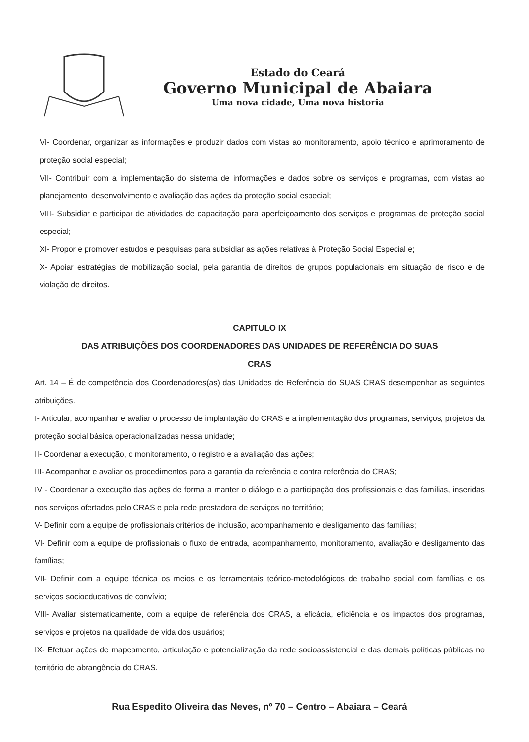Estado do Ceará
Governo Municipal de Abaiara
Uma nova cidade, Uma nova historia
VI- Coordenar, organizar as informações e produzir dados com vistas ao monitoramento, apoio técnico e aprimoramento de proteção social especial;
VII- Contribuir com a implementação do sistema de informações e dados sobre os serviços e programas, com vistas ao planejamento, desenvolvimento e avaliação das ações da proteção social especial;
VIII- Subsidiar e participar de atividades de capacitação para aperfeiçoamento dos serviços e programas de proteção social especial;
XI- Propor e promover estudos e pesquisas para subsidiar as ações relativas à Proteção Social Especial e;
X- Apoiar estratégias de mobilização social, pela garantia de direitos de grupos populacionais em situação de risco e de violação de direitos.
CAPITULO IX
DAS ATRIBUIÇÕES DOS COORDENADORES DAS UNIDADES DE REFERÊNCIA DO SUAS
CRAS
Art. 14 – É de competência dos Coordenadores(as) das Unidades de Referência do SUAS CRAS desempenhar as seguintes atribuições.
I- Articular, acompanhar e avaliar o processo de implantação do CRAS e a implementação dos programas, serviços, projetos da proteção social básica operacionalizadas nessa unidade;
II- Coordenar a execução, o monitoramento, o registro e a avaliação das ações;
III- Acompanhar e avaliar os procedimentos para a garantia da referência e contra referência do CRAS;
IV - Coordenar a execução das ações de forma a manter o diálogo e a participação dos profissionais e das famílias, inseridas nos serviços ofertados pelo CRAS e pela rede prestadora de serviços no território;
V- Definir com a equipe de profissionais critérios de inclusão, acompanhamento e desligamento das famílias;
VI- Definir com a equipe de profissionais o fluxo de entrada, acompanhamento, monitoramento, avaliação e desligamento das famílias;
VII- Definir com a equipe técnica os meios e os ferramentais teórico-metodológicos de trabalho social com famílias e os serviços socioeducativos de convívio;
VIII- Avaliar sistematicamente, com a equipe de referência dos CRAS, a eficácia, eficiência e os impactos dos programas, serviços e projetos na qualidade de vida dos usuários;
IX- Efetuar ações de mapeamento, articulação e potencialização da rede socioassistencial e das demais políticas públicas no território de abrangência do CRAS.
Rua Espedito Oliveira das Neves, nº 70 – Centro – Abaiara – Ceará